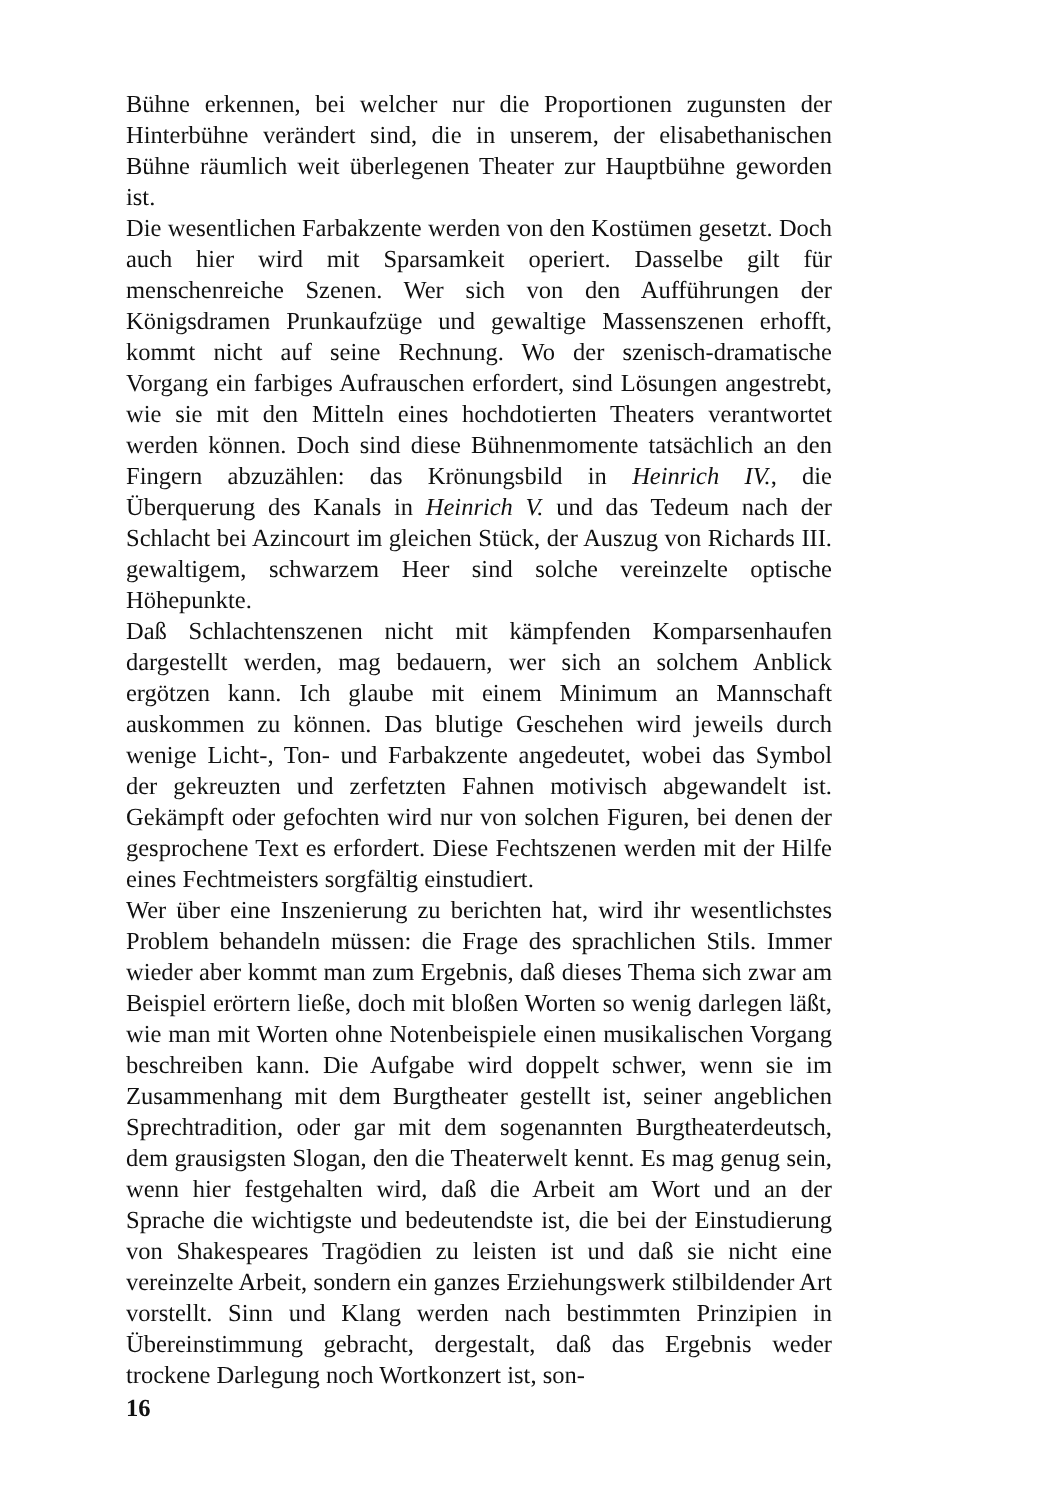Bühne erkennen, bei welcher nur die Proportionen zugunsten der Hinterbühne verändert sind, die in unserem, der elisabethanischen Bühne räumlich weit überlegenen Theater zur Hauptbühne geworden ist.
Die wesentlichen Farbakzente werden von den Kostümen gesetzt. Doch auch hier wird mit Sparsamkeit operiert. Dasselbe gilt für menschenreiche Szenen. Wer sich von den Aufführungen der Königsdramen Prunkaufzüge und gewaltige Massenszenen erhofft, kommt nicht auf seine Rechnung. Wo der szenisch-dramatische Vorgang ein farbiges Aufrauschen erfordert, sind Lösungen angestrebt, wie sie mit den Mitteln eines hochdotierten Theaters verantwortet werden können. Doch sind diese Bühnenmomente tatsächlich an den Fingern abzuzählen: das Krönungsbild in Heinrich IV., die Überquerung des Kanals in Heinrich V. und das Tedeum nach der Schlacht bei Azincourt im gleichen Stück, der Auszug von Richards III. gewaltigem, schwarzem Heer sind solche vereinzelte optische Höhepunkte.
Daß Schlachtenszenen nicht mit kämpfenden Komparsenhaufen dargestellt werden, mag bedauern, wer sich an solchem Anblick ergötzen kann. Ich glaube mit einem Minimum an Mannschaft auskommen zu können. Das blutige Geschehen wird jeweils durch wenige Licht-, Ton- und Farbakzente angedeutet, wobei das Symbol der gekreuzten und zerfetzten Fahnen motivisch abgewandelt ist. Gekämpft oder gefochten wird nur von solchen Figuren, bei denen der gesprochene Text es erfordert. Diese Fechtszenen werden mit der Hilfe eines Fechtmeisters sorgfältig einstudiert.
Wer über eine Inszenierung zu berichten hat, wird ihr wesentlichstes Problem behandeln müssen: die Frage des sprachlichen Stils. Immer wieder aber kommt man zum Ergebnis, daß dieses Thema sich zwar am Beispiel erörtern ließe, doch mit bloßen Worten so wenig darlegen läßt, wie man mit Worten ohne Notenbeispiele einen musikalischen Vorgang beschreiben kann. Die Aufgabe wird doppelt schwer, wenn sie im Zusammenhang mit dem Burgtheater gestellt ist, seiner angeblichen Sprechtradition, oder gar mit dem sogenannten Burgtheaterdeutsch, dem grausigsten Slogan, den die Theaterwelt kennt. Es mag genug sein, wenn hier festgehalten wird, daß die Arbeit am Wort und an der Sprache die wichtigste und bedeutendste ist, die bei der Einstudierung von Shakespeares Tragödien zu leisten ist und daß sie nicht eine vereinzelte Arbeit, sondern ein ganzes Erziehungswerk stilbildender Art vorstellt. Sinn und Klang werden nach bestimmten Prinzipien in Übereinstimmung gebracht, dergestalt, daß das Ergebnis weder trockene Darlegung noch Wortkonzert ist, son-
16